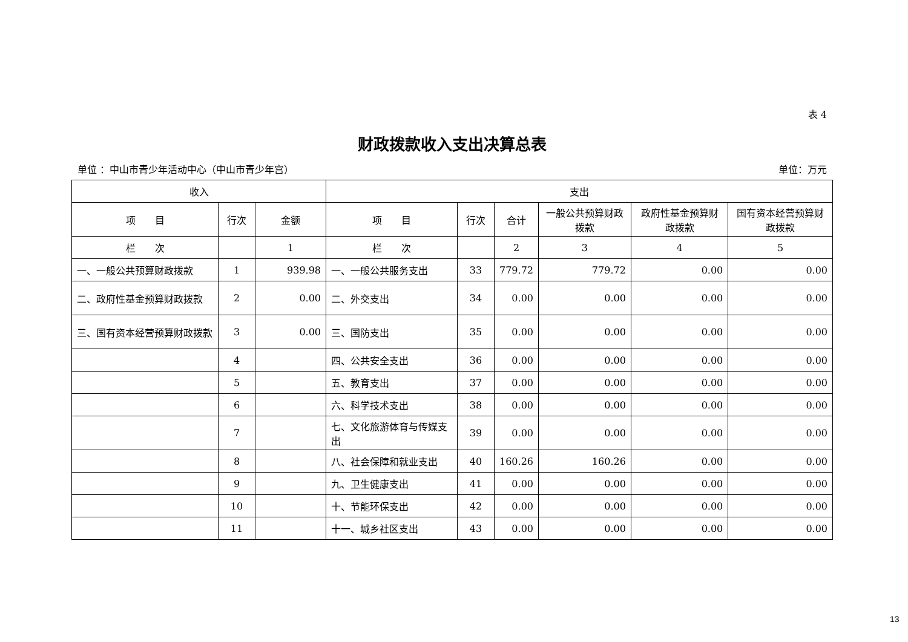表 4
财政拨款收入支出决算总表
单位 ：中山市青少年活动中心（中山市青少年宫） 单位：万元
| 收入 | | | 支出 | | | | | |
| --- | --- | --- | --- | --- | --- | --- | --- | --- |
| 项 目 | 行次 | 金额 | 项 目 | 行次 | 合计 | 一般公共预算财政拨款 | 政府性基金预算财政拨款 | 国有资本经营预算财政拨款 |
| 栏 次 | | 1 | 栏 次 | | 2 | 3 | 4 | 5 |
| 一、一般公共预算财政拨款 | 1 | 939.98 | 一、一般公共服务支出 | 33 | 779.72 | 779.72 | 0.00 | 0.00 |
| 二、政府性基金预算财政拨款 | 2 | 0.00 | 二、外交支出 | 34 | 0.00 | 0.00 | 0.00 | 0.00 |
| 三、国有资本经营预算财政拨款 | 3 | 0.00 | 三、国防支出 | 35 | 0.00 | 0.00 | 0.00 | 0.00 |
| | 4 | | 四、公共安全支出 | 36 | 0.00 | 0.00 | 0.00 | 0.00 |
| | 5 | | 五、教育支出 | 37 | 0.00 | 0.00 | 0.00 | 0.00 |
| | 6 | | 六、科学技术支出 | 38 | 0.00 | 0.00 | 0.00 | 0.00 |
| | 7 | | 七、文化旅游体育与传媒支出 | 39 | 0.00 | 0.00 | 0.00 | 0.00 |
| | 8 | | 八、社会保障和就业支出 | 40 | 160.26 | 160.26 | 0.00 | 0.00 |
| | 9 | | 九、卫生健康支出 | 41 | 0.00 | 0.00 | 0.00 | 0.00 |
| | 10 | | 十、节能环保支出 | 42 | 0.00 | 0.00 | 0.00 | 0.00 |
| | 11 | | 十一、城乡社区支出 | 43 | 0.00 | 0.00 | 0.00 | 0.00 |
13